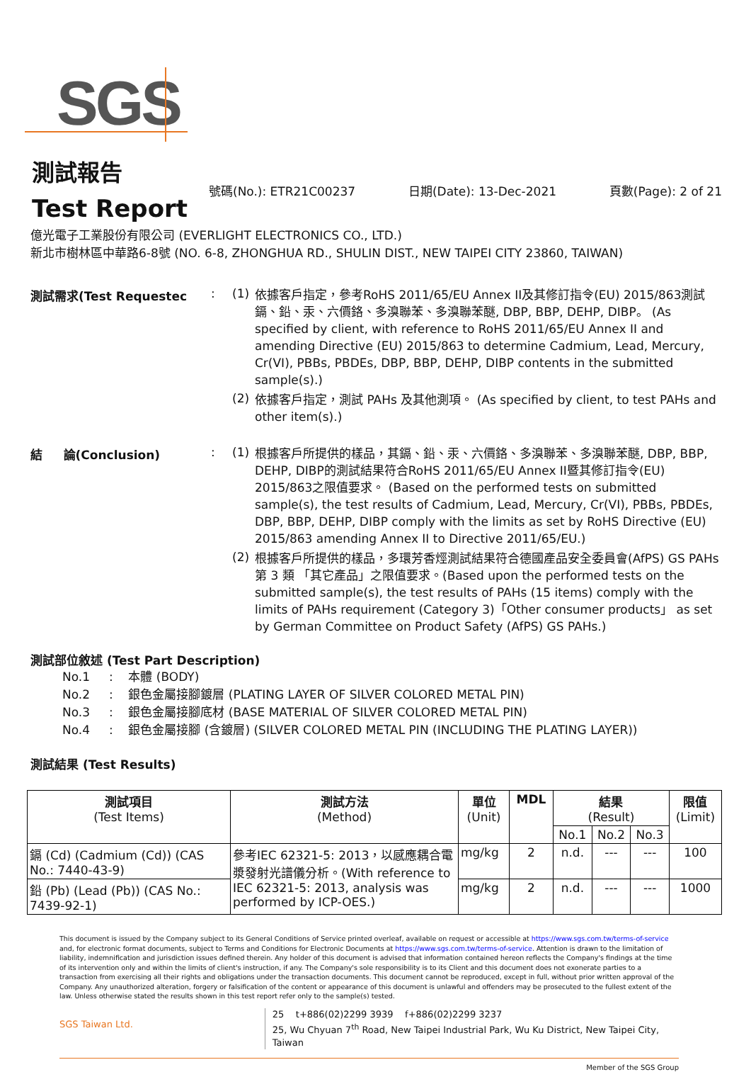SGS
測試報告
Test Report
號碼(No.): ETR21C00237 日期(Date): 13-Dec-2021 頁數(Page): 2 of 21
億光電子工業股份有限公司 (EVERLIGHT ELECTRONICS CO., LTD.)
新北市樹林區中華路6-8號 (NO. 6-8, ZHONGHUA RD., SHULIN DIST., NEW TAIPEI CITY 23860, TAIWAN)
測試需求(Test Requestec : (1)
依據客戶指定，參考RoHS 2011/65/EU Annex II及其修訂指令(EU) 2015/863測試鎘、鉛、汞、六價鉻、多溴聯苯、多溴聯苯醚, DBP, BBP, DEHP, DIBP。 (As specified by client, with reference to RoHS 2011/65/EU Annex II and amending Directive (EU) 2015/863 to determine Cadmium, Lead, Mercury, Cr(VI), PBBs, PBDEs, DBP, BBP, DEHP, DIBP contents in the submitted sample(s).)
(2)
依據客戶指定，測試 PAHs 及其他測項。 (As specified by client, to test PAHs and other item(s).)
結 論(Conclusion) : (1)
根據客戶所提供的樣品，其鎘、鉛、汞、六價鉻、多溴聯苯、多溴聯苯醚, DBP, BBP, DEHP, DIBP的測試結果符合RoHS 2011/65/EU Annex II暨其修訂指令(EU) 2015/863之限值要求。 (Based on the performed tests on submitted sample(s), the test results of Cadmium, Lead, Mercury, Cr(VI), PBBs, PBDEs, DBP, BBP, DEHP, DIBP comply with the limits as set by RoHS Directive (EU) 2015/863 amending Annex II to Directive 2011/65/EU.)
(2)
根據客戶所提供的樣品，多環芳香烴測試結果符合德國產品安全委員會(AfPS) GS PAHs 第 3 類 「其它產品」之限值要求。(Based upon the performed tests on the submitted sample(s), the test results of PAHs (15 items) comply with the limits of PAHs requirement (Category 3)「Other consumer products」 as set by German Committee on Product Safety (AfPS) GS PAHs.)
測試部位敘述 (Test Part Description)
No.1 : 本體 (BODY)
No.2 : 銀色金屬接腳鍍層 (PLATING LAYER OF SILVER COLORED METAL PIN)
No.3 : 銀色金屬接腳底材 (BASE MATERIAL OF SILVER COLORED METAL PIN)
No.4 : 銀色金屬接腳 (含鍍層) (SILVER COLORED METAL PIN (INCLUDING THE PLATING LAYER))
測試結果 (Test Results)
| 測試項目 (Test Items) | 測試方法 (Method) | 單位 (Unit) | MDL | 結果 (Result) | | | 限值 (Limit) |
| --- | --- | --- | --- | --- | --- | --- | --- |
| | | | | No.1 | No.2 | No.3 | |
| 鎘 (Cd) (Cadmium (Cd)) (CAS No.: 7440-43-9) | 參考IEC 62321-5: 2013，以感應耦合電漿發射光譜儀分析。(With reference to IEC 62321-5: 2013, analysis was performed by ICP-OES.) | mg/kg | 2 | n.d. | --- | --- | 100 |
| 鉛 (Pb) (Lead (Pb)) (CAS No.: 7439-92-1) | | mg/kg | 2 | n.d. | --- | --- | 1000 |
This document is issued by the Company subject to its General Conditions of Service printed overleaf, available on request or accessible at https://www.sgs.com.tw/terms-of-service and, for electronic format documents, subject to Terms and Conditions for Electronic Documents at https://www.sgs.com.tw/terms-of-service. Attention is drawn to the limitation of liability, indemnification and jurisdiction issues defined therein. Any holder of this document is advised that information contained hereon reflects the Company's findings at the time of its intervention only and within the limits of client's instruction, if any. The Company's sole responsibility is to its Client and this document does not exonerate parties to a transaction from exercising all their rights and obligations under the transaction documents. This document cannot be reproduced, except in full, without prior written approval of the Company. Any unauthorized alteration, forgery or falsification of the content or appearance of this document is unlawful and offenders may be prosecuted to the fullest extent of the law. Unless otherwise stated the results shown in this test report refer only to the sample(s) tested.
SGS Taiwan Ltd.
25 t+886(02)2299 3939 f+886(02)2299 3237
25, Wu Chyuan 7<sup>th</sup> Road, New Taipei Industrial Park, Wu Ku District, New Taipei City, Taiwan
Member of the SGS Group